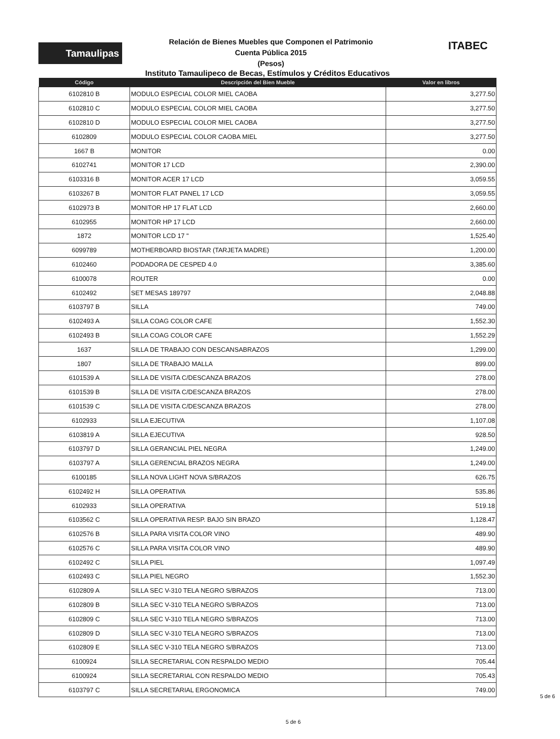Tamaulipas
Relación de Bienes Muebles que Componen el Patrimonio
Cuenta Pública 2015
(Pesos)
ITABEC
Instituto Tamaulipeco de Becas, Estímulos y Créditos Educativos
| Código | Descripción del Bien Mueble | Valor en libros |
| --- | --- | --- |
| 6102810 B | MODULO ESPECIAL COLOR MIEL CAOBA | 3,277.50 |
| 6102810 C | MODULO ESPECIAL COLOR MIEL CAOBA | 3,277.50 |
| 6102810 D | MODULO ESPECIAL COLOR MIEL CAOBA | 3,277.50 |
| 6102809 | MODULO ESPECIAL COLOR CAOBA MIEL | 3,277.50 |
| 1667 B | MONITOR | 0.00 |
| 6102741 | MONITOR 17 LCD | 2,390.00 |
| 6103316 B | MONITOR ACER 17 LCD | 3,059.55 |
| 6103267 B | MONITOR FLAT PANEL 17 LCD | 3,059.55 |
| 6102973 B | MONITOR HP 17 FLAT LCD | 2,660.00 |
| 6102955 | MONITOR HP 17 LCD | 2,660.00 |
| 1872 | MONITOR LCD 17 " | 1,525.40 |
| 6099789 | MOTHERBOARD BIOSTAR (TARJETA MADRE) | 1,200.00 |
| 6102460 | PODADORA DE CESPED 4.0 | 3,385.60 |
| 6100078 | ROUTER | 0.00 |
| 6102492 | SET MESAS 189797 | 2,048.88 |
| 6103797 B | SILLA | 749.00 |
| 6102493 A | SILLA COAG COLOR CAFE | 1,552.30 |
| 6102493 B | SILLA COAG COLOR CAFE | 1,552.29 |
| 1637 | SILLA DE TRABAJO CON DESCANSABRAZOS | 1,299.00 |
| 1807 | SILLA DE TRABAJO MALLA | 899.00 |
| 6101539 A | SILLA DE VISITA C/DESCANZA BRAZOS | 278.00 |
| 6101539 B | SILLA DE VISITA C/DESCANZA BRAZOS | 278.00 |
| 6101539 C | SILLA DE VISITA C/DESCANZA BRAZOS | 278.00 |
| 6102933 | SILLA EJECUTIVA | 1,107.08 |
| 6103819 A | SILLA EJECUTIVA | 928.50 |
| 6103797 D | SILLA GERANCIAL PIEL NEGRA | 1,249.00 |
| 6103797 A | SILLA GERENCIAL BRAZOS NEGRA | 1,249.00 |
| 6100185 | SILLA NOVA LIGHT NOVA S/BRAZOS | 626.75 |
| 6102492 H | SILLA OPERATIVA | 535.86 |
| 6102933 | SILLA OPERATIVA | 519.18 |
| 6103562 C | SILLA OPERATIVA RESP. BAJO SIN BRAZO | 1,128.47 |
| 6102576 B | SILLA PARA VISITA COLOR VINO | 489.90 |
| 6102576 C | SILLA PARA VISITA COLOR VINO | 489.90 |
| 6102492 C | SILLA PIEL | 1,097.49 |
| 6102493 C | SILLA PIEL NEGRO | 1,552.30 |
| 6102809 A | SILLA SEC V-310 TELA NEGRO S/BRAZOS | 713.00 |
| 6102809 B | SILLA SEC V-310 TELA NEGRO S/BRAZOS | 713.00 |
| 6102809 C | SILLA SEC V-310 TELA NEGRO S/BRAZOS | 713.00 |
| 6102809 D | SILLA SEC V-310 TELA NEGRO S/BRAZOS | 713.00 |
| 6102809 E | SILLA SEC V-310 TELA NEGRO S/BRAZOS | 713.00 |
| 6100924 | SILLA SECRETARIAL CON RESPALDO MEDIO | 705.44 |
| 6100924 | SILLA SECRETARIAL CON RESPALDO MEDIO | 705.43 |
| 6103797 C | SILLA SECRETARIAL ERGONOMICA | 749.00 |
5 de 6
5 de 6